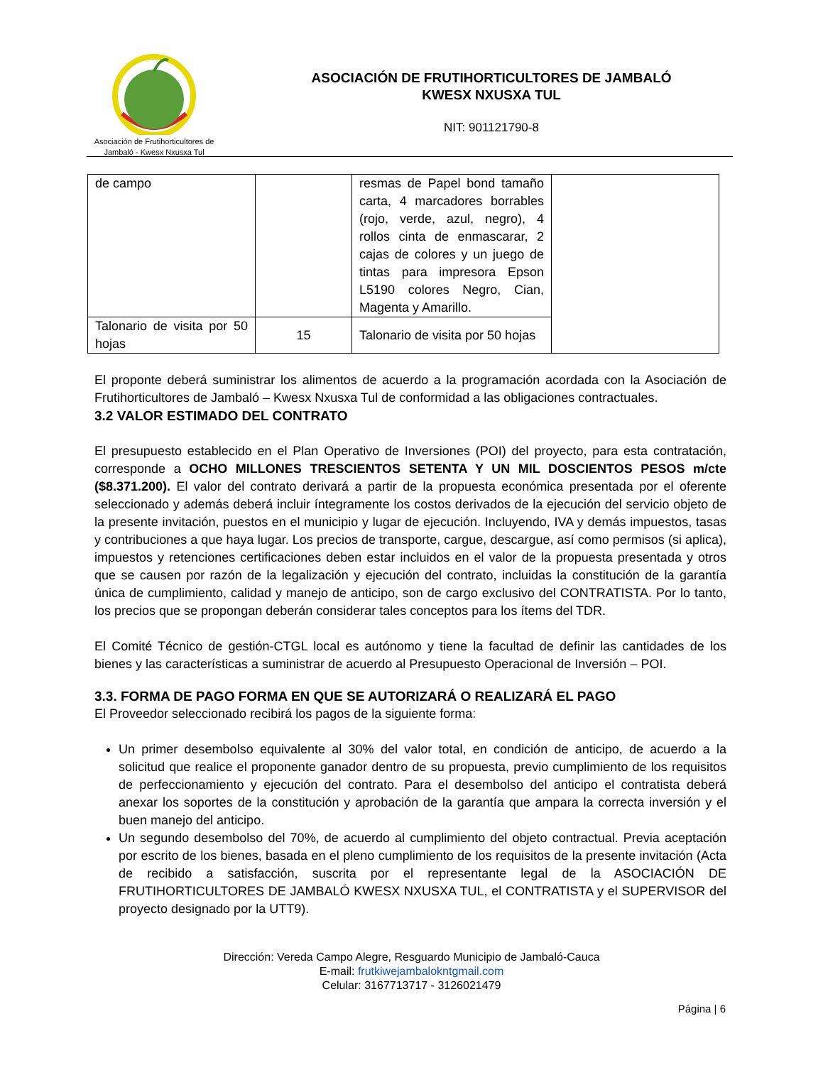Asociación de Frutihorticultores de
Jambaló - Kwesx Nxusxa Tul
ASOCIACIÓN DE FRUTIHORTICULTORES DE JAMBALÓ
KWESX NXUSXA TUL
NIT: 901121790-8
| de campo | | resmas de Papel bond tamaño carta, 4 marcadores borrables (rojo, verde, azul, negro), 4 rollos cinta de enmascarar, 2 cajas de colores y un juego de tintas para impresora Epson L5190 colores Negro, Cian, Magenta y Amarillo. | |
| Talonario de visita por 50 hojas | 15 | Talonario de visita por 50 hojas | |
El proponte deberá suministrar los alimentos de acuerdo a la programación acordada con la Asociación de Frutihorticultores de Jambaló – Kwesx Nxusxa Tul de conformidad a las obligaciones contractuales.
3.2 VALOR ESTIMADO DEL CONTRATO
El presupuesto establecido en el Plan Operativo de Inversiones (POI) del proyecto, para esta contratación, corresponde a OCHO MILLONES TRESCIENTOS SETENTA Y UN MIL DOSCIENTOS PESOS m/cte ($8.371.200). El valor del contrato derivará a partir de la propuesta económica presentada por el oferente seleccionado y además deberá incluir íntegramente los costos derivados de la ejecución del servicio objeto de la presente invitación, puestos en el municipio y lugar de ejecución. Incluyendo, IVA y demás impuestos, tasas y contribuciones a que haya lugar. Los precios de transporte, cargue, descargue, así como permisos (si aplica), impuestos y retenciones certificaciones deben estar incluidos en el valor de la propuesta presentada y otros que se causen por razón de la legalización y ejecución del contrato, incluidas la constitución de la garantía única de cumplimiento, calidad y manejo de anticipo, son de cargo exclusivo del CONTRATISTA. Por lo tanto, los precios que se propongan deberán considerar tales conceptos para los ítems del TDR.
El Comité Técnico de gestión-CTGL local es autónomo y tiene la facultad de definir las cantidades de los bienes y las características a suministrar de acuerdo al Presupuesto Operacional de Inversión – POI.
3.3. FORMA DE PAGO FORMA EN QUE SE AUTORIZARÁ O REALIZARÁ EL PAGO
El Proveedor seleccionado recibirá los pagos de la siguiente forma:
Un primer desembolso equivalente al 30% del valor total, en condición de anticipo, de acuerdo a la solicitud que realice el proponente ganador dentro de su propuesta, previo cumplimiento de los requisitos de perfeccionamiento y ejecución del contrato. Para el desembolso del anticipo el contratista deberá anexar los soportes de la constitución y aprobación de la garantía que ampara la correcta inversión y el buen manejo del anticipo.
Un segundo desembolso del 70%, de acuerdo al cumplimiento del objeto contractual. Previa aceptación por escrito de los bienes, basada en el pleno cumplimiento de los requisitos de la presente invitación (Acta de recibido a satisfacción, suscrita por el representante legal de la ASOCIACIÓN DE FRUTIHORTICULTORES DE JAMBALÓ KWESX NXUSXA TUL, el CONTRATISTA y el SUPERVISOR del proyecto designado por la UTT9).
Dirección: Vereda Campo Alegre, Resguardo Municipio de Jambaló-Cauca
E-mail: frutkiwejambalokntgmail.com
Celular: 3167713717 - 3126021479
Página | 6